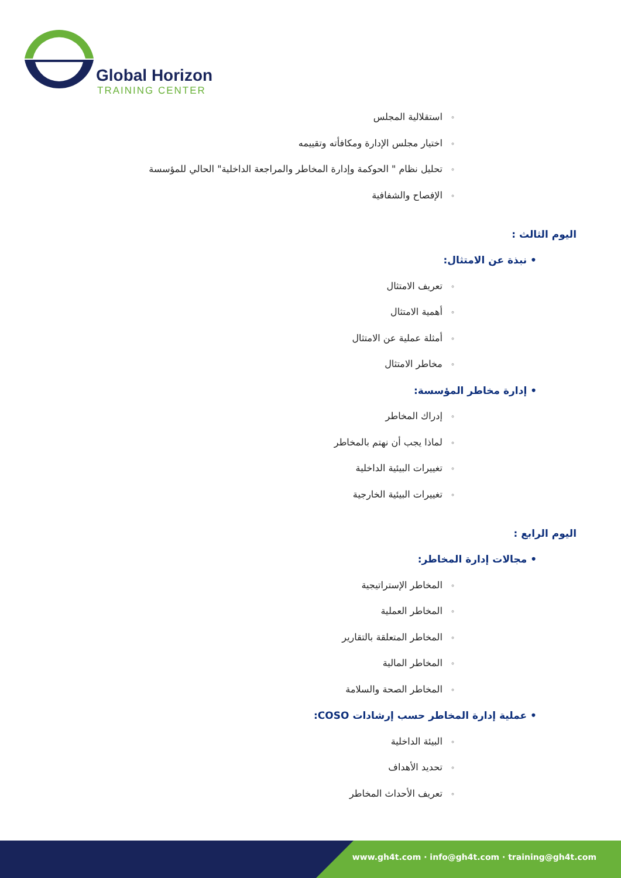Global Horizon
TRAINING CENTER
◦استقلالية المجلس
◦اختيار مجلس الإدارة ومكافأته وتقييمه
◦تحليل نظام " الحوكمة وإدارة المخاطر والمراجعة الداخلية" الحالي للمؤسسة
◦الإفصاح والشفافية
اليوم الثالث :
• نبذة عن الامتثال:
◦تعريف الامتثال
◦أهمية الامتثال
◦أمثلة عملية عن الامتثال
◦مخاطر الامتثال
• إدارة مخاطر المؤسسة:
◦إدراك المخاطر
◦لماذا يجب أن نهتم بالمخاطر
◦تغييرات البيئية الداخلية
◦تغييرات البيئية الخارجية
اليوم الرابع :
• مجالات إدارة المخاطر:
◦المخاطر الإستراتيجية
◦المخاطر العملية
◦المخاطر المتعلقة بالتقارير
◦المخاطر المالية
◦المخاطر الصحة والسلامة
• عملية إدارة المخاطر حسب إرشادات COSO:
◦البيئة الداخلية
◦تحديد الأهداف
◦تعريف الأحداث المخاطر
www.gh4t.com · info@gh4t.com · training@gh4t.com